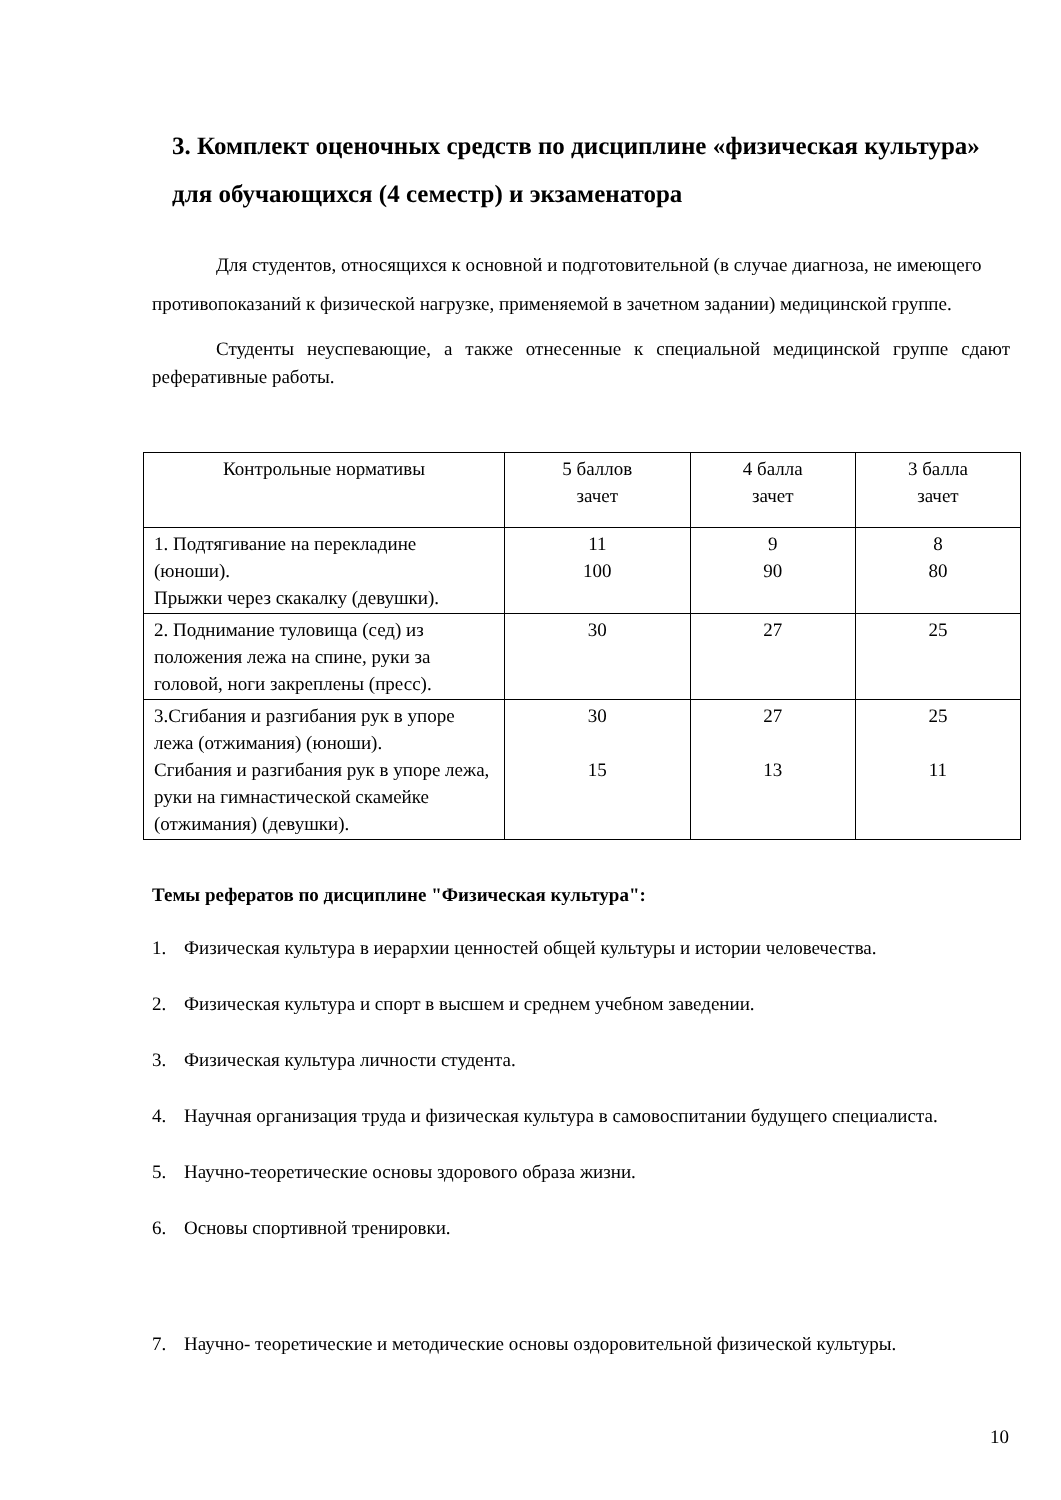3. Комплект оценочных средств по дисциплине «физическая культура» для обучающихся (4 семестр) и экзаменатора
Для студентов, относящихся к основной и подготовительной (в случае диагноза, не имеющего противопоказаний к физической нагрузке, применяемой в зачетном задании) медицинской группе.
Студенты неуспевающие, а также отнесенные к специальной медицинской группе сдают реферативные работы.
| Контрольные нормативы | 5 баллов зачет | 4 балла зачет | 3 балла зачет |
| --- | --- | --- | --- |
| 1. Подтягивание на перекладине (юноши). Прыжки через скакалку (девушки). | 11 100 | 9 90 | 8 80 |
| 2. Поднимание туловища (сед) из положения лежа на спине, руки за головой, ноги закреплены (пресс). | 30 | 27 | 25 |
| 3.Сгибания и разгибания рук в упоре лежа (отжимания) (юноши). Сгибания и разгибания рук в упоре лежа, руки на гимнастической скамейке (отжимания) (девушки). | 30 15 | 27 13 | 25 11 |
Темы рефератов по дисциплине "Физическая культура":
1. Физическая культура в иерархии ценностей общей культуры и истории человечества.
2. Физическая культура и спорт в высшем и среднем учебном заведении.
3. Физическая культура личности студента.
4. Научная организация труда и физическая культура в самовоспитании будущего специалиста.
5. Научно-теоретические основы здорового образа жизни.
6. Основы спортивной тренировки.
7. Научно- теоретические и методические основы оздоровительной физической культуры.
10